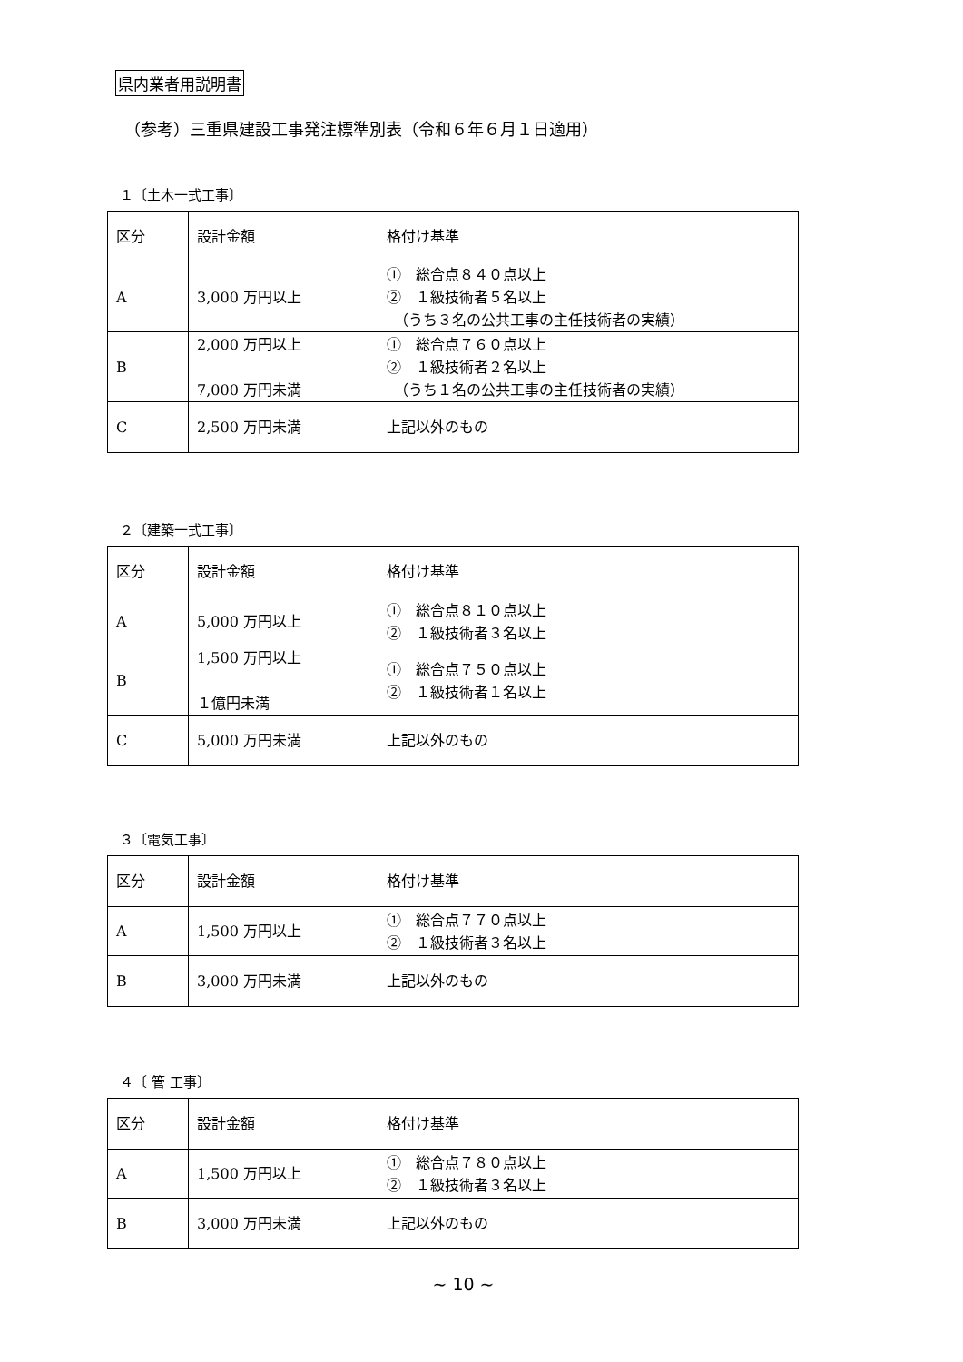県内業者用説明書
（参考）三重県建設工事発注標準別表（令和６年６月１日適用）
１〔土木一式工事〕
| 区分 | 設計金額 | 格付け基準 |
| A | 3,000 万円以上 | ① 総合点８４０点以上 ② １級技術者５名以上 （うち３名の公共工事の主任技術者の実績） |
| B | 2,000 万円以上 7,000 万円未満 | ① 総合点７６０点以上 ② １級技術者２名以上 （うち１名の公共工事の主任技術者の実績） |
| C | 2,500 万円未満 | 上記以外のもの |
２〔建築一式工事〕
| 区分 | 設計金額 | 格付け基準 |
| A | 5,000 万円以上 | ① 総合点８１０点以上 ② １級技術者３名以上 |
| B | 1,500 万円以上 １億円未満 | ① 総合点７５０点以上 ② １級技術者１名以上 |
| C | 5,000 万円未満 | 上記以外のもの |
３〔電気工事〕
| 区分 | 設計金額 | 格付け基準 |
| A | 1,500 万円以上 | ① 総合点７７０点以上 ② １級技術者３名以上 |
| B | 3,000 万円未満 | 上記以外のもの |
４〔 管 工事〕
| 区分 | 設計金額 | 格付け基準 |
| A | 1,500 万円以上 | ① 総合点７８０点以上 ② １級技術者３名以上 |
| B | 3,000 万円未満 | 上記以外のもの |
~ 10 ~